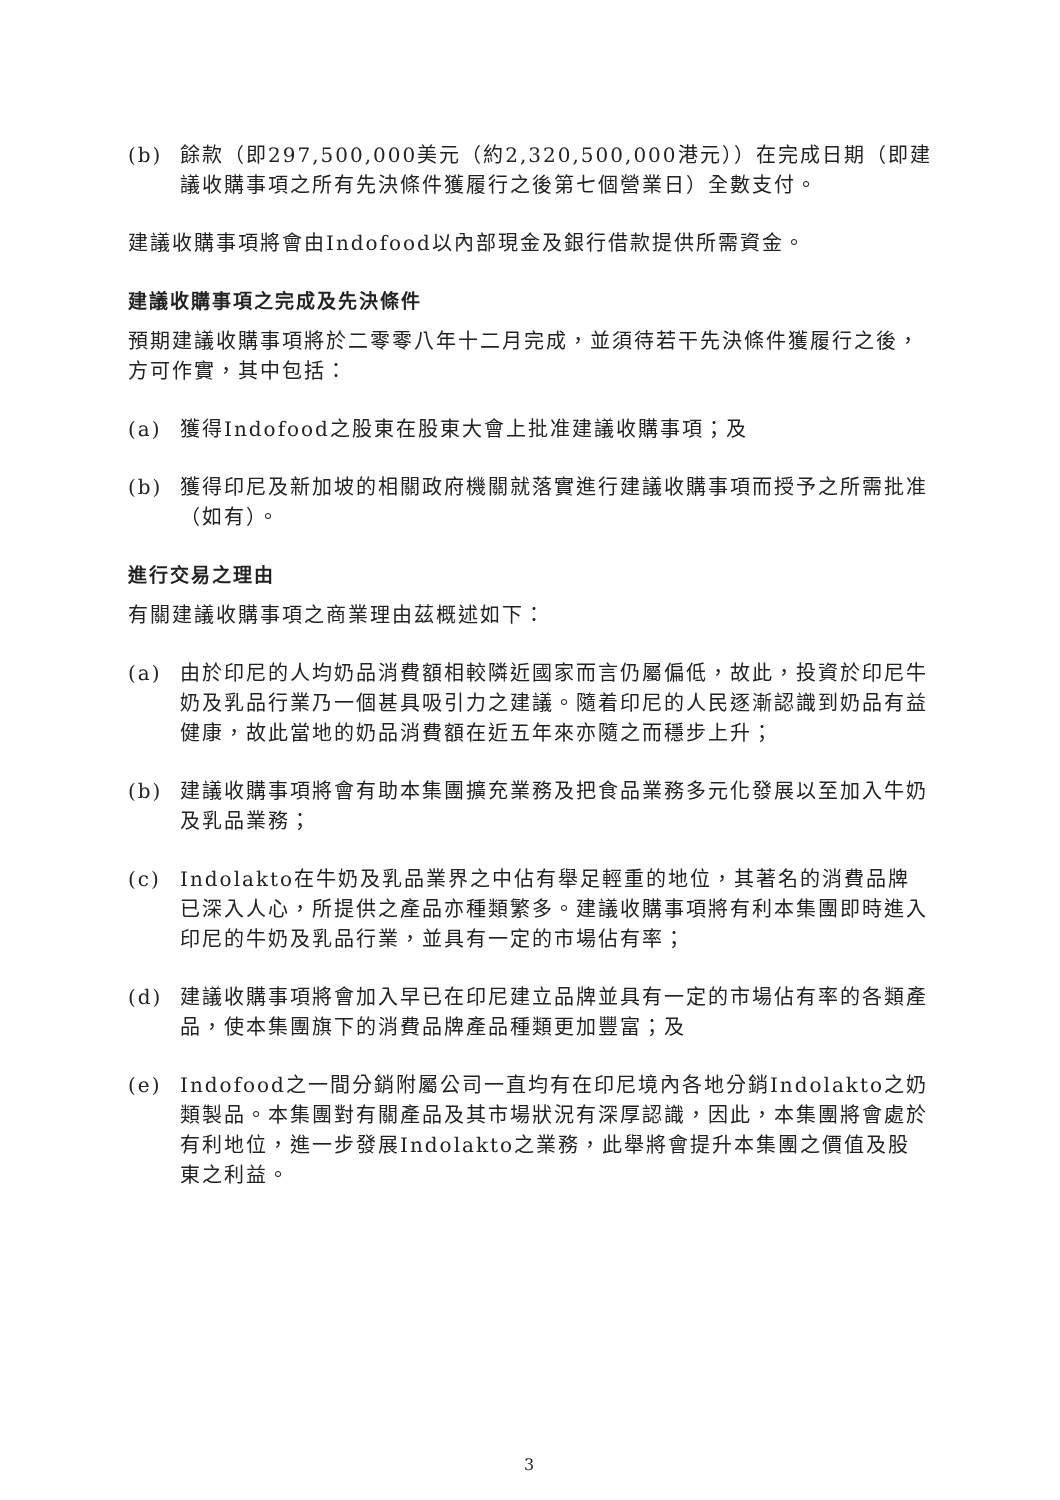(b) 餘款（即297,500,000美元（約2,320,500,000港元））在完成日期（即建議收購事項之所有先決條件獲履行之後第七個營業日）全數支付。
建議收購事項將會由Indofood以內部現金及銀行借款提供所需資金。
建議收購事項之完成及先決條件
預期建議收購事項將於二零零八年十二月完成，並須待若干先決條件獲履行之後，方可作實，其中包括：
(a) 獲得Indofood之股東在股東大會上批准建議收購事項；及
(b) 獲得印尼及新加坡的相關政府機關就落實進行建議收購事項而授予之所需批准（如有）。
進行交易之理由
有關建議收購事項之商業理由茲概述如下：
(a) 由於印尼的人均奶品消費額相較隣近國家而言仍屬偏低，故此，投資於印尼牛奶及乳品行業乃一個甚具吸引力之建議。隨着印尼的人民逐漸認識到奶品有益健康，故此當地的奶品消費額在近五年來亦隨之而穩步上升；
(b) 建議收購事項將會有助本集團擴充業務及把食品業務多元化發展以至加入牛奶及乳品業務；
(c) Indolakto在牛奶及乳品業界之中佔有舉足輕重的地位，其著名的消費品牌已深入人心，所提供之產品亦種類繁多。建議收購事項將有利本集團即時進入印尼的牛奶及乳品行業，並具有一定的市場佔有率；
(d) 建議收購事項將會加入早已在印尼建立品牌並具有一定的市場佔有率的各類產品，使本集團旗下的消費品牌產品種類更加豐富；及
(e) Indofood之一間分銷附屬公司一直均有在印尼境內各地分銷Indolakto之奶類製品。本集團對有關產品及其市場狀況有深厚認識，因此，本集團將會處於有利地位，進一步發展Indolakto之業務，此舉將會提升本集團之價值及股東之利益。
3